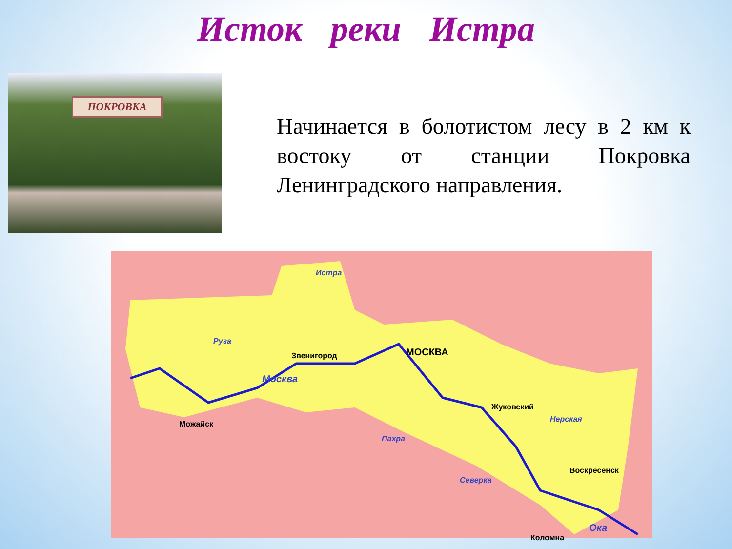Исток реки Истра
ПОКРОВКА
Начинается в болотистом лесу в 2 км к востоку от станции Покровка Ленинградского направления.
Истра
Руза
Звенигород МОСКВА
Москва
Можайск
Жуковский
Нерская
Пахра
Воскресенск
Северка
Коломна
Ока